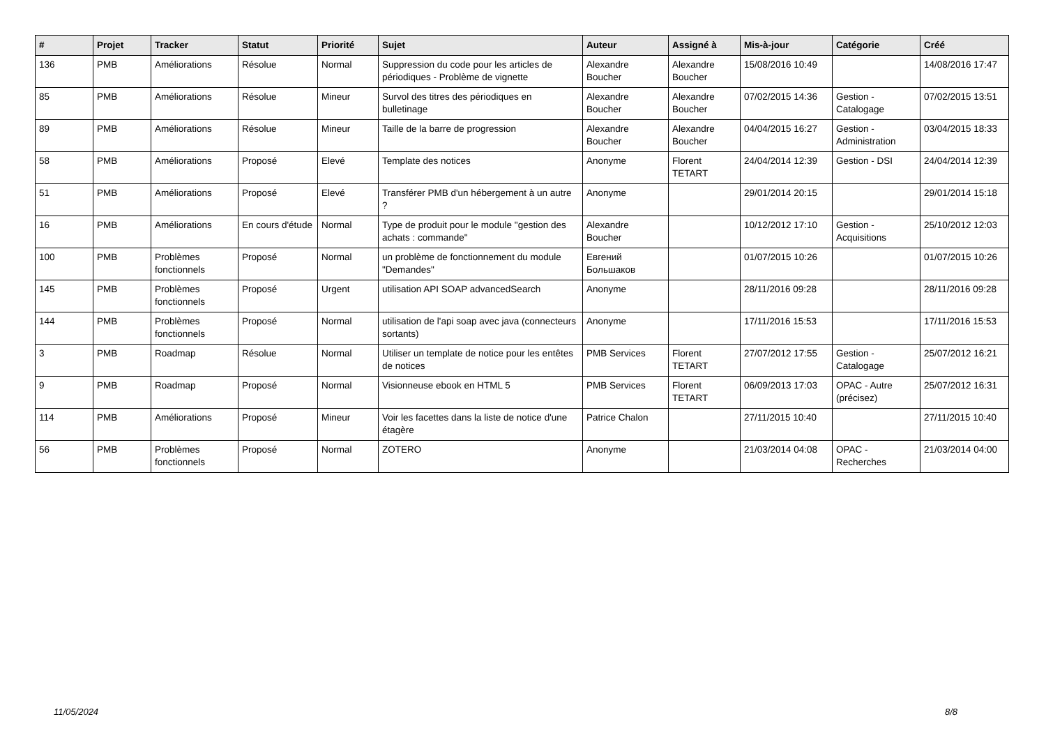| # | Projet | Tracker | Statut | Priorité | Sujet | Auteur | Assigné à | Mis-à-jour | Catégorie | Créé |
| --- | --- | --- | --- | --- | --- | --- | --- | --- | --- | --- |
| 136 | PMB | Améliorations | Résolue | Normal | Suppression du code pour les articles de périodiques - Problème de vignette | Alexandre Boucher | Alexandre Boucher | 15/08/2016 10:49 | | 14/08/2016 17:47 |
| 85 | PMB | Améliorations | Résolue | Mineur | Survol des titres des périodiques en bulletinage | Alexandre Boucher | Alexandre Boucher | 07/02/2015 14:36 | Gestion - Catalogage | 07/02/2015 13:51 |
| 89 | PMB | Améliorations | Résolue | Mineur | Taille de la barre de progression | Alexandre Boucher | Alexandre Boucher | 04/04/2015 16:27 | Gestion - Administration | 03/04/2015 18:33 |
| 58 | PMB | Améliorations | Proposé | Elevé | Template des notices | Anonyme | Florent TETART | 24/04/2014 12:39 | Gestion - DSI | 24/04/2014 12:39 |
| 51 | PMB | Améliorations | Proposé | Elevé | Transférer PMB d'un hébergement à un autre ? | Anonyme | | 29/01/2014 20:15 | | 29/01/2014 15:18 |
| 16 | PMB | Améliorations | En cours d'étude | Normal | Type de produit pour le module "gestion des achats : commande" | Alexandre Boucher | | 10/12/2012 17:10 | Gestion - Acquisitions | 25/10/2012 12:03 |
| 100 | PMB | Problèmes fonctionnels | Proposé | Normal | un problème de fonctionnement du module "Demandes" | Евгений Большаков | | 01/07/2015 10:26 | | 01/07/2015 10:26 |
| 145 | PMB | Problèmes fonctionnels | Proposé | Urgent | utilisation API SOAP advancedSearch | Anonyme | | 28/11/2016 09:28 | | 28/11/2016 09:28 |
| 144 | PMB | Problèmes fonctionnels | Proposé | Normal | utilisation de l'api soap avec java (connecteurs sortants) | Anonyme | | 17/11/2016 15:53 | | 17/11/2016 15:53 |
| 3 | PMB | Roadmap | Résolue | Normal | Utiliser un template de notice pour les entêtes de notices | PMB Services | Florent TETART | 27/07/2012 17:55 | Gestion - Catalogage | 25/07/2012 16:21 |
| 9 | PMB | Roadmap | Proposé | Normal | Visionneuse ebook en HTML 5 | PMB Services | Florent TETART | 06/09/2013 17:03 | OPAC - Autre (précisez) | 25/07/2012 16:31 |
| 114 | PMB | Améliorations | Proposé | Mineur | Voir les facettes dans la liste de notice d'une étagère | Patrice Chalon | | 27/11/2015 10:40 | | 27/11/2015 10:40 |
| 56 | PMB | Problèmes fonctionnels | Proposé | Normal | ZOTERO | Anonyme | | 21/03/2014 04:08 | OPAC - Recherches | 21/03/2014 04:00 |
11/05/2024 8/8